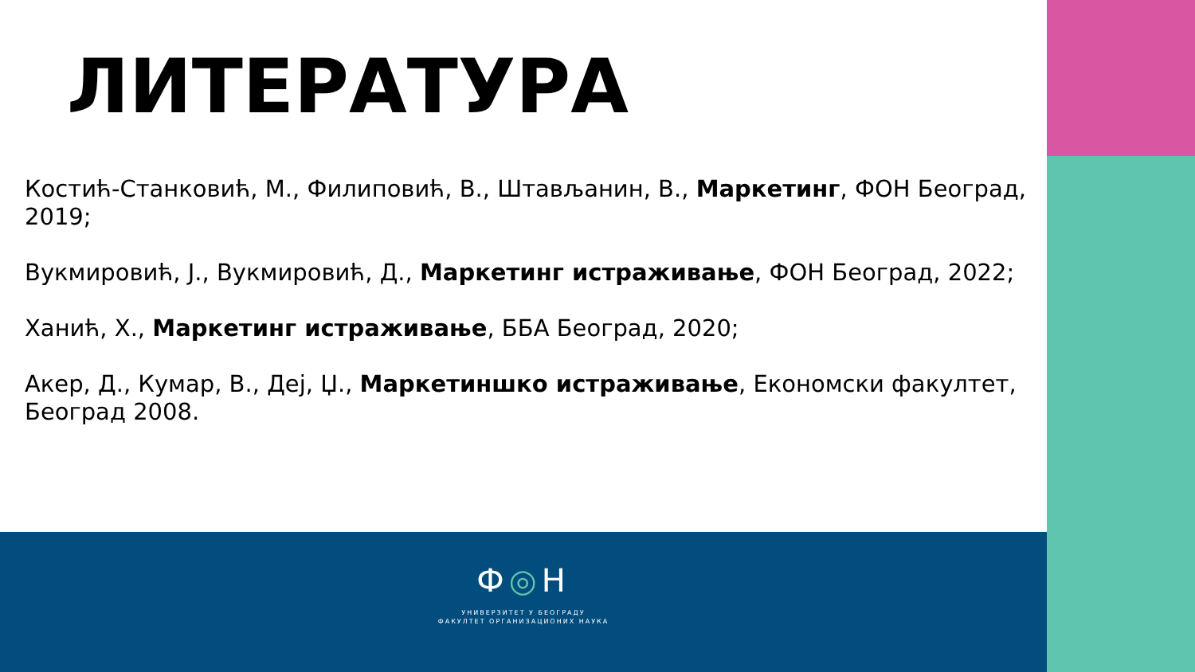ЛИТЕРАТУРА
Костић-Станковић, М., Филиповић, В., Штављанин, В., Маркетинг, ФОН Београд, 2019;
Вукмировић, Ј., Вукмировић, Д., Маркетинг истраживање, ФОН Београд, 2022;
Ханић, Х., Маркетинг истраживање, ББА Београд, 2020;
Акер, Д., Кумар, В., Деј, Џ., Маркетиншко истраживање, Економски факултет, Београд 2008.
Ф◎Н
УНИВЕРЗИТЕТ У БЕОГРАДУ
ФАКУЛТЕТ ОРГАНИЗАЦИОНИХ НАУКА